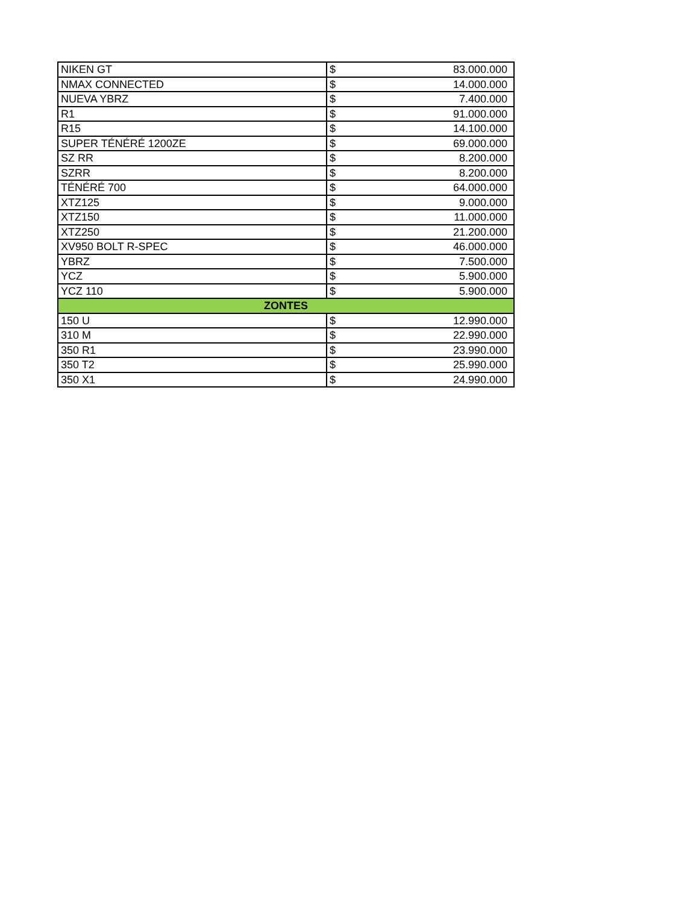| NIKEN GT | $ | 83.000.000 |
| NMAX CONNECTED | $ | 14.000.000 |
| NUEVA YBRZ | $ | 7.400.000 |
| R1 | $ | 91.000.000 |
| R15 | $ | 14.100.000 |
| SUPER TÉNÉRÉ 1200ZE | $ | 69.000.000 |
| SZ RR | $ | 8.200.000 |
| SZRR | $ | 8.200.000 |
| TÉNÉRÉ 700 | $ | 64.000.000 |
| XTZ125 | $ | 9.000.000 |
| XTZ150 | $ | 11.000.000 |
| XTZ250 | $ | 21.200.000 |
| XV950 BOLT R-SPEC | $ | 46.000.000 |
| YBRZ | $ | 7.500.000 |
| YCZ | $ | 5.900.000 |
| YCZ 110 | $ | 5.900.000 |
| ZONTES | | |
| 150 U | $ | 12.990.000 |
| 310 M | $ | 22.990.000 |
| 350 R1 | $ | 23.990.000 |
| 350 T2 | $ | 25.990.000 |
| 350 X1 | $ | 24.990.000 |